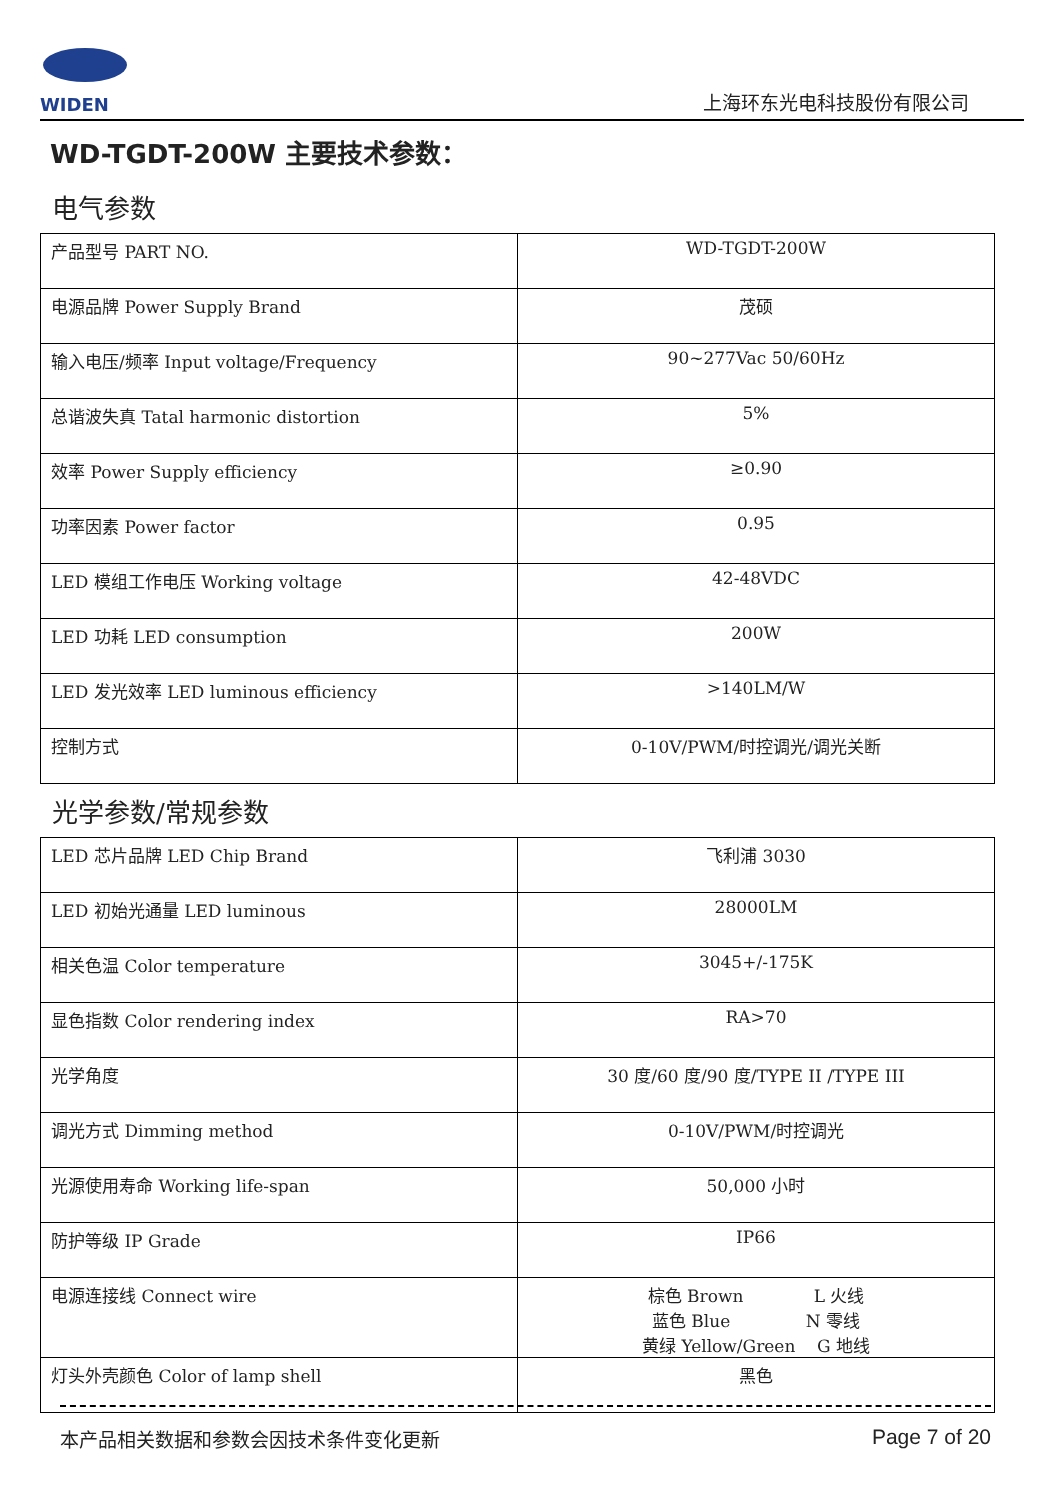WIDEN
上海环东光电科技股份有限公司
WD-TGDT-200W 主要技术参数：
电气参数
| 产品型号 PART NO. | WD-TGDT-200W |
| 电源品牌 Power Supply Brand | 茂硕 |
| 输入电压/频率 Input voltage/Frequency | 90~277Vac 50/60Hz |
| 总谐波失真 Tatal harmonic distortion | 5% |
| 效率 Power Supply efficiency | ≥0.90 |
| 功率因素 Power factor | 0.95 |
| LED 模组工作电压 Working voltage | 42-48VDC |
| LED 功耗 LED consumption | 200W |
| LED 发光效率 LED luminous efficiency | >140LM/W |
| 控制方式 | 0-10V/PWM/时控调光/调光关断 |
光学参数/常规参数
| LED 芯片品牌 LED Chip Brand | 飞利浦 3030 |
| LED 初始光通量 LED luminous | 28000LM |
| 相关色温 Color temperature | 3045+/-175K |
| 显色指数 Color rendering index | RA>70 |
| 光学角度 | 30 度/60 度/90 度/TYPE II /TYPE III |
| 调光方式 Dimming method | 0-10V/PWM/时控调光 |
| 光源使用寿命 Working life-span | 50,000 小时 |
| 防护等级 IP Grade | IP66 |
| 电源连接线 Connect wire | 棕色 Brown L 火线 蓝色 Blue N 零线 黄绿 Yellow/Green G 地线 |
| 灯头外壳颜色 Color of lamp shell | 黑色 |
本产品相关数据和参数会因技术条件变化更新 Page 7 of 20